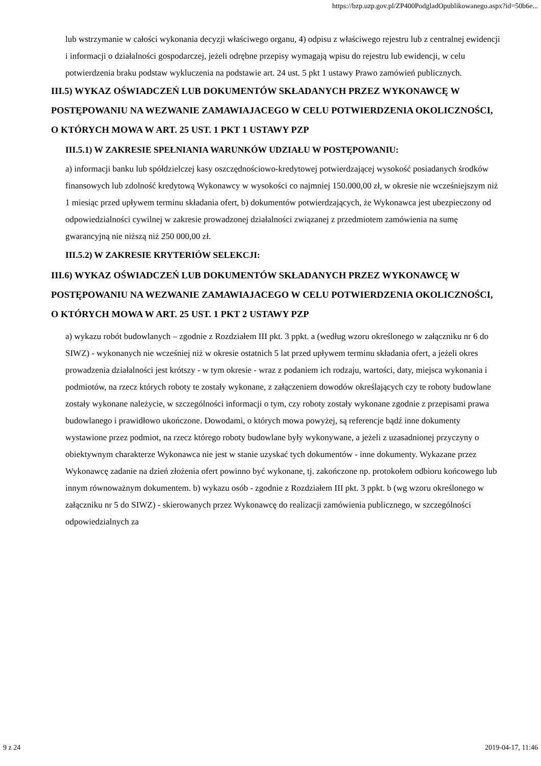https://bzp.uzp.gov.pl/ZP400PodgladOpublikowanego.aspx?id=50b6e...
lub wstrzymanie w całości wykonania decyzji właściwego organu, 4) odpisu z właściwego rejestru lub z centralnej ewidencji i informacji o działalności gospodarczej, jeżeli odrębne przepisy wymagają wpisu do rejestru lub ewidencji, w celu potwierdzenia braku podstaw wykluczenia na podstawie art. 24 ust. 5 pkt 1 ustawy Prawo zamówień publicznych.
III.5) WYKAZ OŚWIADCZEŃ LUB DOKUMENTÓW SKŁADANYCH PRZEZ WYKONAWCĘ W POSTĘPOWANIU NA WEZWANIE ZAMAWIAJACEGO W CELU POTWIERDZENIA OKOLICZNOŚCI, O KTÓRYCH MOWA W ART. 25 UST. 1 PKT 1 USTAWY PZP
III.5.1) W ZAKRESIE SPEŁNIANIA WARUNKÓW UDZIAŁU W POSTĘPOWANIU:
a) informacji banku lub spółdzielczej kasy oszczędnościowo-kredytowej potwierdzającej wysokość posiadanych środków finansowych lub zdolność kredytową Wykonawcy w wysokości co najmniej 150.000,00 zł, w okresie nie wcześniejszym niż 1 miesiąc przed upływem terminu składania ofert, b) dokumentów potwierdzających, że Wykonawca jest ubezpieczony od odpowiedzialności cywilnej w zakresie prowadzonej działalności związanej z przedmiotem zamówienia na sumę gwarancyjną nie niższą niż 250 000,00 zł.
III.5.2) W ZAKRESIE KRYTERIÓW SELEKCJI:
III.6) WYKAZ OŚWIADCZEŃ LUB DOKUMENTÓW SKŁADANYCH PRZEZ WYKONAWCĘ W POSTĘPOWANIU NA WEZWANIE ZAMAWIAJACEGO W CELU POTWIERDZENIA OKOLICZNOŚCI, O KTÓRYCH MOWA W ART. 25 UST. 1 PKT 2 USTAWY PZP
a) wykazu robót budowlanych – zgodnie z Rozdziałem III pkt. 3 ppkt. a (według wzoru określonego w załączniku nr 6 do SIWZ) - wykonanych nie wcześniej niż w okresie ostatnich 5 lat przed upływem terminu składania ofert, a jeżeli okres prowadzenia działalności jest krótszy - w tym okresie - wraz z podaniem ich rodzaju, wartości, daty, miejsca wykonania i podmiotów, na rzecz których roboty te zostały wykonane, z załączeniem dowodów określających czy te roboty budowlane zostały wykonane należycie, w szczególności informacji o tym, czy roboty zostały wykonane zgodnie z przepisami prawa budowlanego i prawidłowo ukończone. Dowodami, o których mowa powyżej, są referencje bądź inne dokumenty wystawione przez podmiot, na rzecz którego roboty budowlane były wykonywane, a jeżeli z uzasadnionej przyczyny o obiektywnym charakterze Wykonawca nie jest w stanie uzyskać tych dokumentów - inne dokumenty. Wykazane przez Wykonawcę zadanie na dzień złożenia ofert powinno być wykonane, tj. zakończone np. protokołem odbioru końcowego lub innym równoważnym dokumentem. b) wykazu osób - zgodnie z Rozdziałem III pkt. 3 ppkt. b (wg wzoru określonego w załączniku nr 5 do SIWZ) - skierowanych przez Wykonawcę do realizacji zamówienia publicznego, w szczególności odpowiedzialnych za
9 z 24 2019-04-17, 11:46